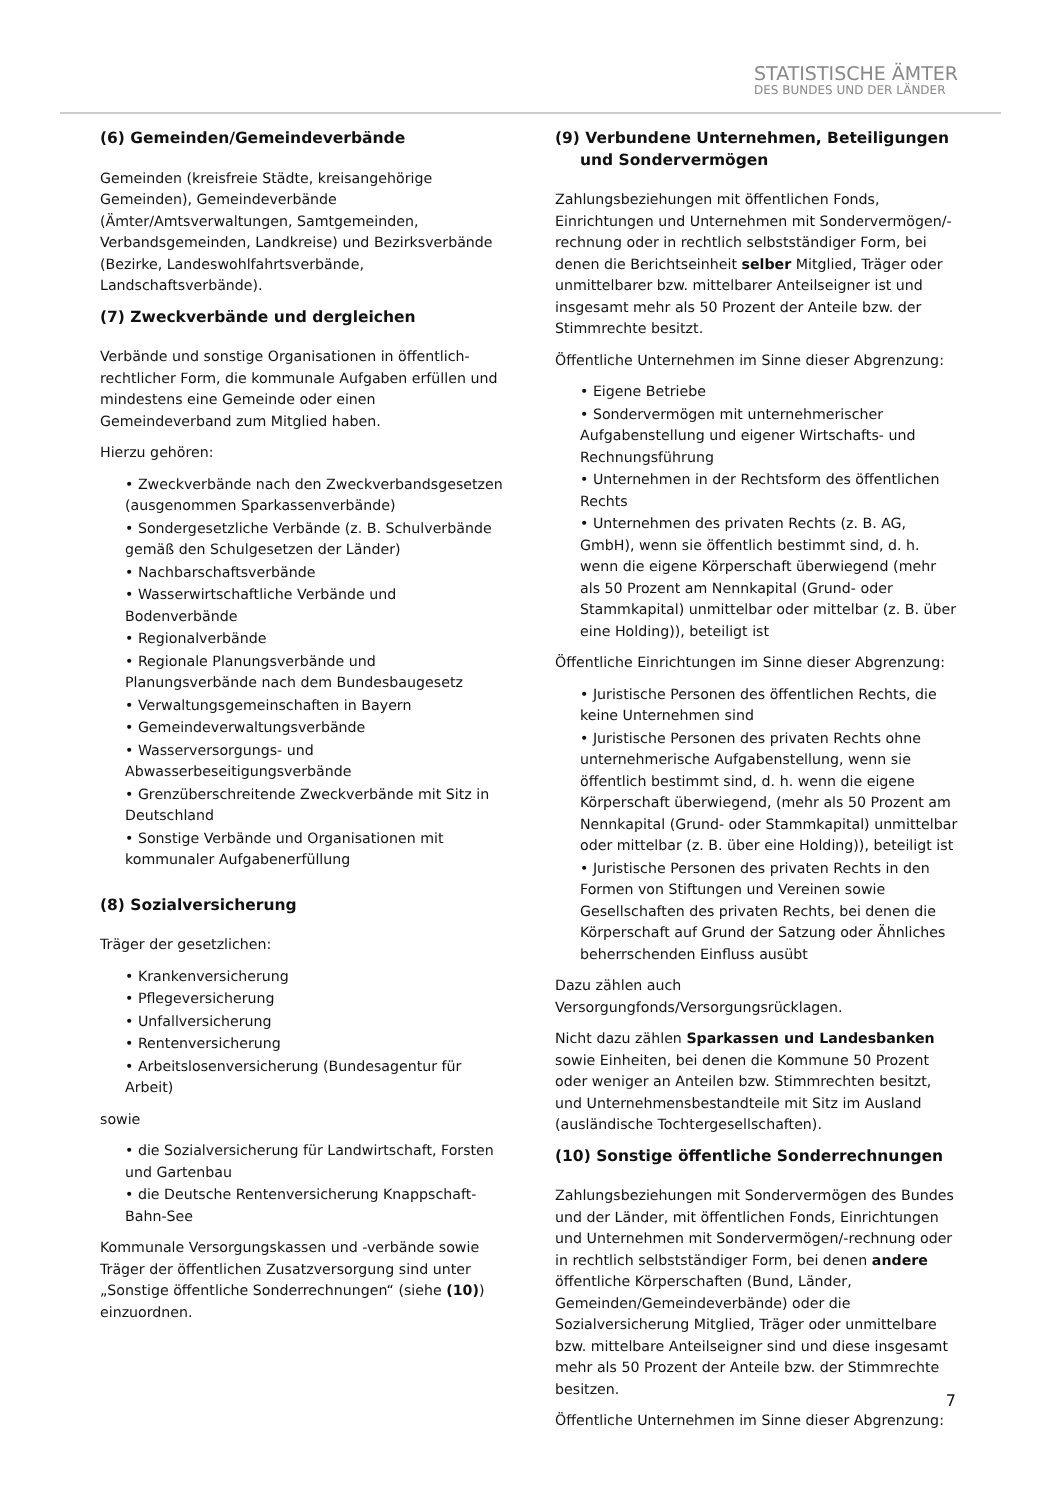STATISTISCHE ÄMTER
DES BUNDES UND DER LÄNDER
(6) Gemeinden/Gemeindeverbände
Gemeinden (kreisfreie Städte, kreisangehörige Gemeinden), Gemeindeverbände (Ämter/Amtsverwaltungen, Samtgemeinden, Verbandsgemeinden, Landkreise) und Bezirksverbände (Bezirke, Landeswohlfahrtsverbände, Landschaftsverbände).
(7) Zweckverbände und dergleichen
Verbände und sonstige Organisationen in öffentlich-rechtlicher Form, die kommunale Aufgaben erfüllen und mindestens eine Gemeinde oder einen Gemeindeverband zum Mitglied haben.
Hierzu gehören:
• Zweckverbände nach den Zweckverbandsgesetzen (ausgenommen Sparkassenverbände)
• Sondergesetzliche Verbände (z. B. Schulverbände gemäß den Schulgesetzen der Länder)
• Nachbarschaftsverbände
• Wasserwirtschaftliche Verbände und Bodenverbände
• Regionalverbände
• Regionale Planungsverbände und Planungsverbände nach dem Bundesbaugesetz
• Verwaltungsgemeinschaften in Bayern
• Gemeindeverwaltungsverbände
• Wasserversorgungs- und Abwasserbeseitigungsverbände
• Grenzüberschreitende Zweckverbände mit Sitz in Deutschland
• Sonstige Verbände und Organisationen mit kommunaler Aufgabenerfüllung
(8) Sozialversicherung
Träger der gesetzlichen:
• Krankenversicherung
• Pflegeversicherung
• Unfallversicherung
• Rentenversicherung
• Arbeitslosenversicherung (Bundesagentur für Arbeit)
sowie
• die Sozialversicherung für Landwirtschaft, Forsten und Gartenbau
• die Deutsche Rentenversicherung Knappschaft-Bahn-See
Kommunale Versorgungskassen und -verbände sowie Träger der öffentlichen Zusatzversorgung sind unter „Sonstige öffentliche Sonderrechnungen“ (siehe (10)) einzuordnen.
(9) Verbundene Unternehmen, Beteiligungen und Sondervermögen
Zahlungsbeziehungen mit öffentlichen Fonds, Einrichtungen und Unternehmen mit Sondervermögen/-rechnung oder in rechtlich selbstständiger Form, bei denen die Berichtseinheit selber Mitglied, Träger oder unmittelbarer bzw. mittelbarer Anteilseigner ist und insgesamt mehr als 50 Prozent der Anteile bzw. der Stimmrechte besitzt.
Öffentliche Unternehmen im Sinne dieser Abgrenzung:
• Eigene Betriebe
• Sondervermögen mit unternehmerischer Aufgabenstellung und eigener Wirtschafts- und Rechnungsführung
• Unternehmen in der Rechtsform des öffentlichen Rechts
• Unternehmen des privaten Rechts (z. B. AG, GmbH), wenn sie öffentlich bestimmt sind, d. h. wenn die eigene Körperschaft überwiegend (mehr als 50 Prozent am Nennkapital (Grund- oder Stammkapital) unmittelbar oder mittelbar (z. B. über eine Holding)), beteiligt ist
Öffentliche Einrichtungen im Sinne dieser Abgrenzung:
• Juristische Personen des öffentlichen Rechts, die keine Unternehmen sind
• Juristische Personen des privaten Rechts ohne unternehmerische Aufgabenstellung, wenn sie öffentlich bestimmt sind, d. h. wenn die eigene Körperschaft überwiegend, (mehr als 50 Prozent am Nennkapital (Grund- oder Stammkapital) unmittelbar oder mittelbar (z. B. über eine Holding)), beteiligt ist
• Juristische Personen des privaten Rechts in den Formen von Stiftungen und Vereinen sowie Gesellschaften des privaten Rechts, bei denen die Körperschaft auf Grund der Satzung oder Ähnliches beherrschenden Einfluss ausübt
Dazu zählen auch Versorgungfonds/Versorgungsrücklagen.
Nicht dazu zählen Sparkassen und Landesbanken sowie Einheiten, bei denen die Kommune 50 Prozent oder weniger an Anteilen bzw. Stimmrechten besitzt, und Unternehmensbestandteile mit Sitz im Ausland (ausländische Tochtergesellschaften).
(10) Sonstige öffentliche Sonderrechnungen
Zahlungsbeziehungen mit Sondervermögen des Bundes und der Länder, mit öffentlichen Fonds, Einrichtungen und Unternehmen mit Sondervermögen/-rechnung oder in rechtlich selbstständiger Form, bei denen andere öffentliche Körperschaften (Bund, Länder, Gemeinden/Gemeindeverbände) oder die Sozialversicherung Mitglied, Träger oder unmittelbare bzw. mittelbare Anteilseigner sind und diese insgesamt mehr als 50 Prozent der Anteile bzw. der Stimmrechte besitzen.
Öffentliche Unternehmen im Sinne dieser Abgrenzung:
7